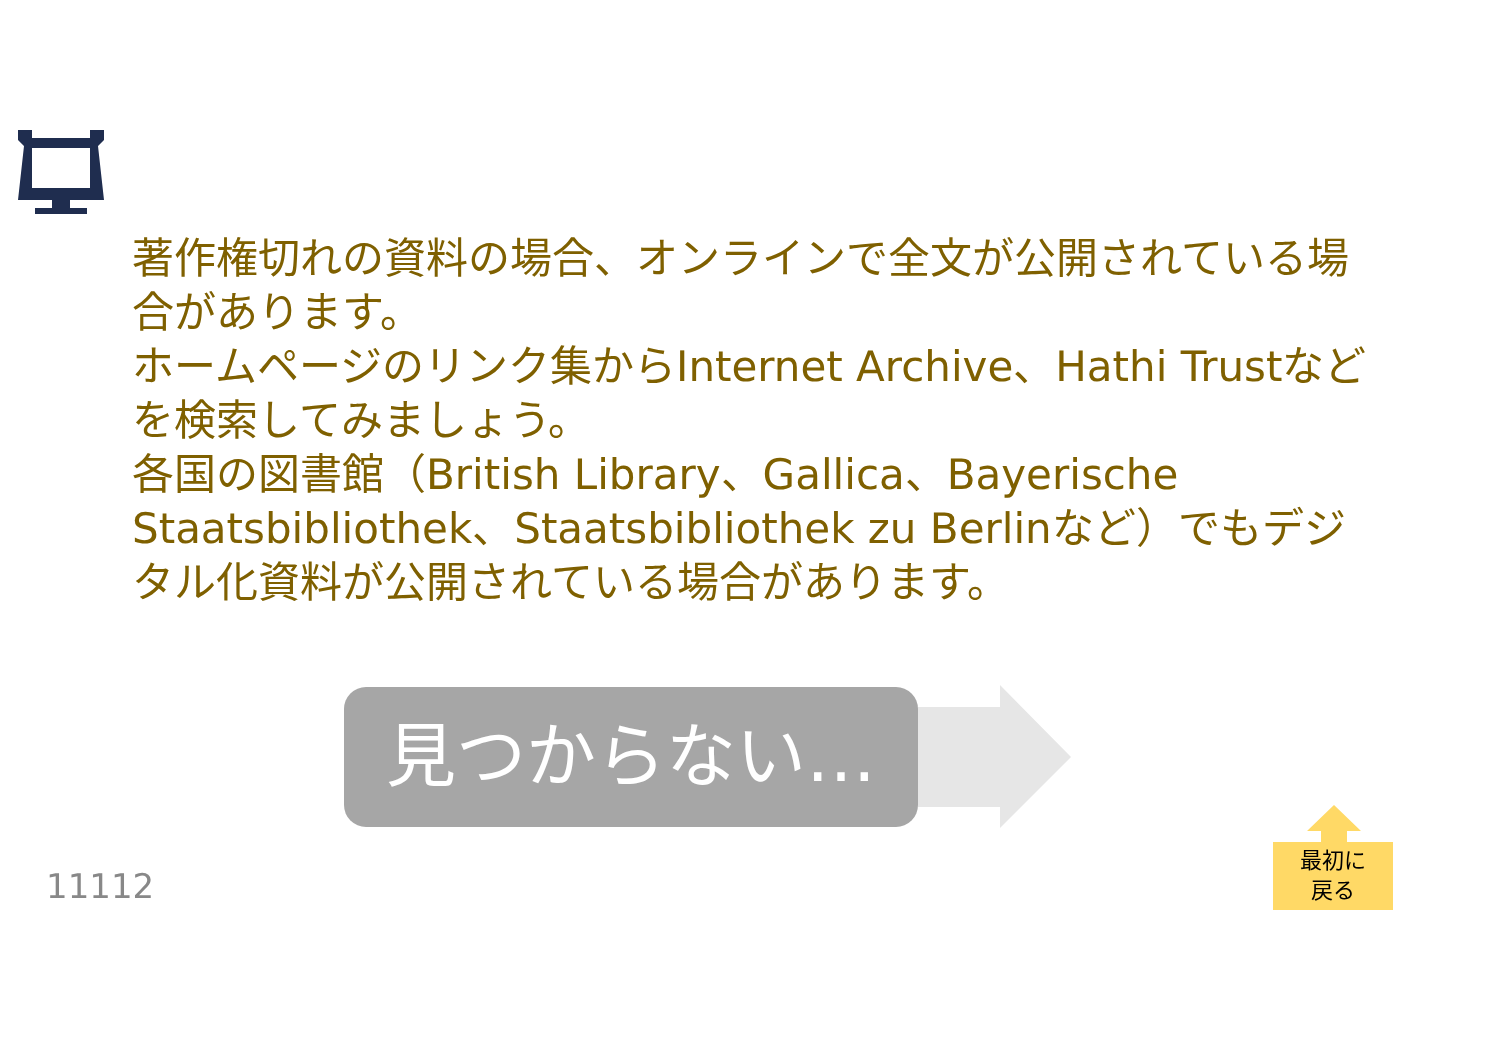著作権切れの資料の場合、オンラインで全文が公開されている場合があります。
ホームページのリンク集からInternet Archive、Hathi Trustなどを検索してみましょう。
各国の図書館（British Library、Gallica、Bayerische Staatsbibliothek、Staatsbibliothek zu Berlinなど）でもデジタル化資料が公開されている場合があります。
見つからない…
11112
最初に
戻る